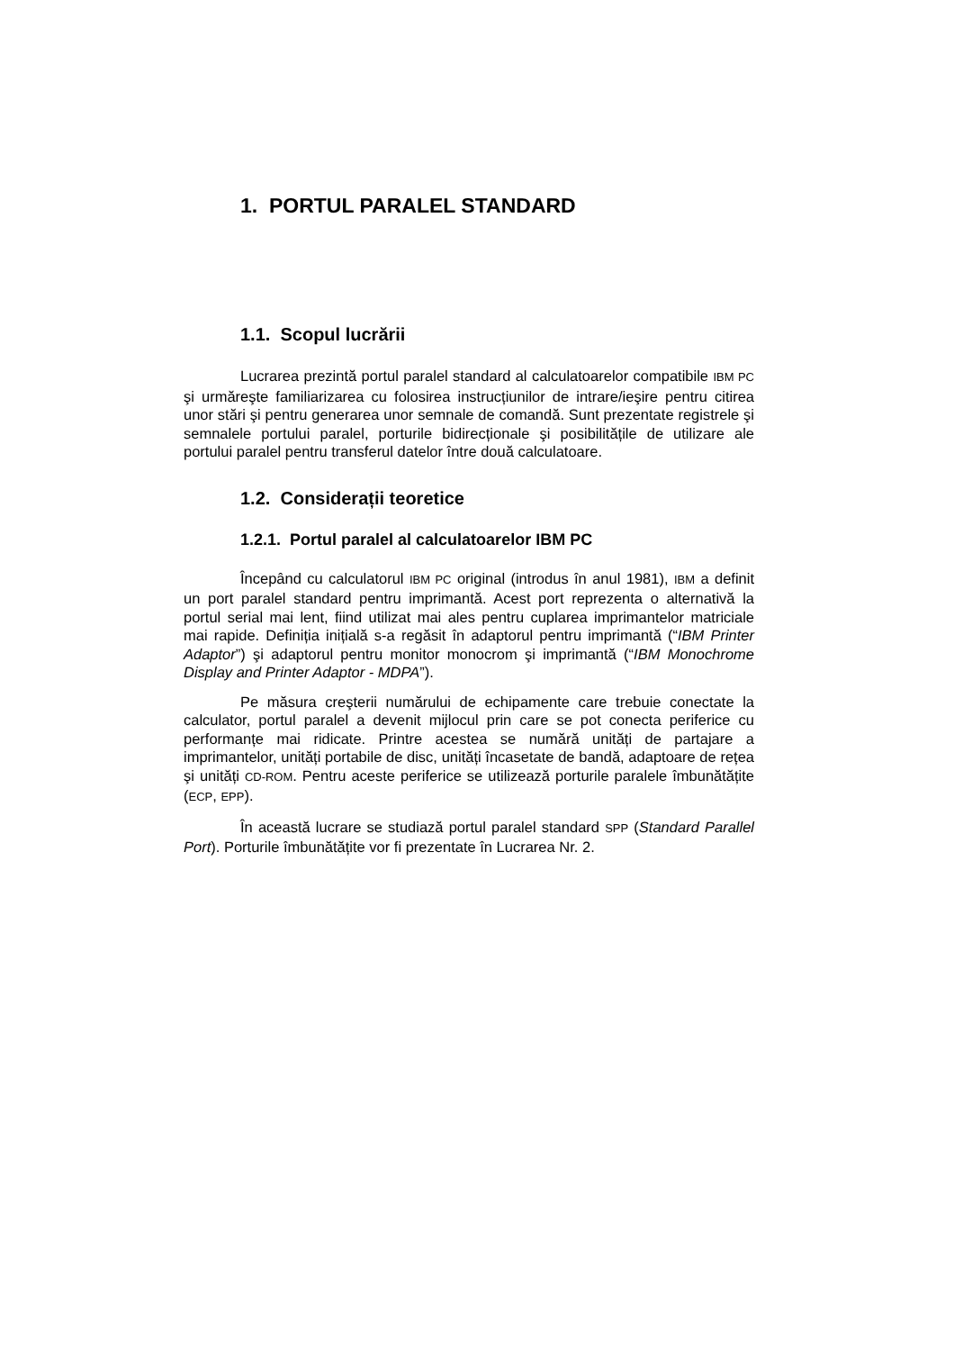1. PORTUL PARALEL STANDARD
1.1. Scopul lucrării
Lucrarea prezintă portul paralel standard al calculatoarelor compatibile IBM PC şi urmăreşte familiarizarea cu folosirea instrucțiunilor de intrare/ieşire pentru citirea unor stări şi pentru generarea unor semnale de comandă. Sunt prezentate registrele şi semnalele portului paralel, porturile bidirecționale şi posibilitățile de utilizare ale portului paralel pentru transferul datelor între două calculatoare.
1.2. Considerații teoretice
1.2.1. Portul paralel al calculatoarelor IBM PC
Începând cu calculatorul IBM PC original (introdus în anul 1981), IBM a definit un port paralel standard pentru imprimantă. Acest port reprezenta o alternativă la portul serial mai lent, fiind utilizat mai ales pentru cuplarea imprimantelor matriciale mai rapide. Definiția inițială s-a regăsit în adaptorul pentru imprimantă (“IBM Printer Adaptor”) şi adaptorul pentru monitor monocrom şi imprimantă (“IBM Monochrome Display and Printer Adaptor - MDPA”).
Pe măsura creşterii numărului de echipamente care trebuie conectate la calculator, portul paralel a devenit mijlocul prin care se pot conecta periferice cu performanțe mai ridicate. Printre acestea se numără unități de partajare a imprimantelor, unități portabile de disc, unități încasetate de bandă, adaptoare de rețea şi unități CD-ROM. Pentru aceste periferice se utilizează porturile paralele îmbunătățite (ECP, EPP).
În această lucrare se studiază portul paralel standard SPP (Standard Parallel Port). Porturile îmbunătățite vor fi prezentate în Lucrarea Nr. 2.